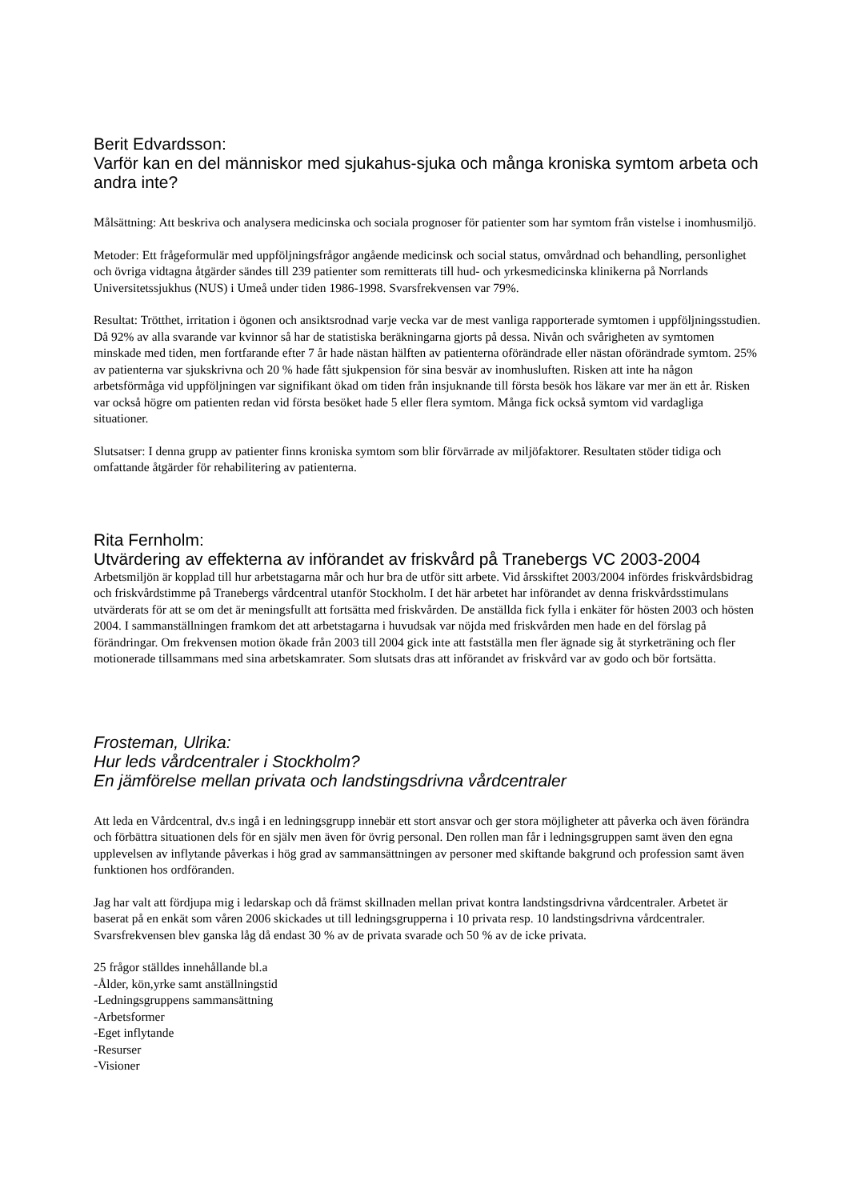Berit Edvardsson:
Varför kan en del människor med sjukahus-sjuka och många kroniska symtom arbeta och andra inte?
Målsättning: Att beskriva och analysera medicinska och sociala prognoser för patienter som har symtom från vistelse i inomhusmiljö.
Metoder: Ett frågeformulär med uppföljningsfrågor angående medicinsk och social status, omvårdnad och behandling, personlighet och övriga vidtagna åtgärder sändes till 239 patienter som remitterats till hud- och yrkesmedicinska klinikerna på Norrlands Universitetssjukhus (NUS) i Umeå under tiden 1986-1998. Svarsfrekvensen var 79%.
Resultat: Trötthet, irritation i ögonen och ansiktsrodnad varje vecka var de mest vanliga rapporterade symtomen i uppföljningsstudien. Då 92% av alla svarande var kvinnor så har de statistiska beräkningarna gjorts på dessa. Nivån och svårigheten av symtomen minskade med tiden, men fortfarande efter 7 år hade nästan hälften av patienterna oförändrade eller nästan oförändrade symtom. 25% av patienterna var sjukskrivna och 20 % hade fått sjukpension för sina besvär av inomhusluften. Risken att inte ha någon arbetsförmåga vid uppföljningen var signifikant ökad om tiden från insjuknande till första besök hos läkare var mer än ett år. Risken var också högre om patienten redan vid första besöket hade 5 eller flera symtom. Många fick också symtom vid vardagliga situationer.
Slutsatser: I denna grupp av patienter finns kroniska symtom som blir förvärrade av miljöfaktorer. Resultaten stöder tidiga och omfattande åtgärder för rehabilitering av patienterna.
Rita Fernholm:
Utvärdering av effekterna av införandet av friskvård på Tranebergs VC 2003-2004
Arbetsmiljön är kopplad till hur arbetstagarna mår och hur bra de utför sitt arbete. Vid årsskiftet 2003/2004 infördes friskvårdsbidrag och friskvårdstimme på Tranebergs vårdcentral utanför Stockholm. I det här arbetet har införandet av denna friskvårdsstimulans utvärderats för att se om det är meningsfullt att fortsätta med friskvården. De anställda fick fylla i enkäter för hösten 2003 och hösten 2004. I sammanställningen framkom det att arbetstagarna i huvudsak var nöjda med friskvården men hade en del förslag på förändringar. Om frekvensen motion ökade från 2003 till 2004 gick inte att fastställa men fler ägnade sig åt styrketräning och fler motionerade tillsammans med sina arbetskamrater. Som slutsats dras att införandet av friskvård var av godo och bör fortsätta.
Frosteman, Ulrika:
Hur leds vårdcentraler i Stockholm?
En jämförelse mellan privata och landstingsdrivna vårdcentraler
Att leda en Vårdcentral, dv.s ingå i en ledningsgrupp innebär ett stort ansvar och ger stora möjligheter att påverka och även förändra och förbättra situationen dels för en själv men även för övrig personal. Den rollen man får i ledningsgruppen samt även den egna upplevelsen av inflytande påverkas i hög grad av sammansättningen av personer med skiftande bakgrund och profession samt även funktionen hos ordföranden.
Jag har valt att fördjupa mig i ledarskap och då främst skillnaden mellan privat kontra landstingsdrivna vårdcentraler. Arbetet är baserat på en enkät som våren 2006 skickades ut till ledningsgrupperna i 10 privata resp. 10 landstingsdrivna vårdcentraler. Svarsfrekvensen blev ganska låg då endast 30 % av de privata svarade och 50 % av de icke privata.
25 frågor ställdes innehållande bl.a
-Ålder, kön,yrke samt anställningstid
-Ledningsgruppens sammansättning
-Arbetsformer
-Eget inflytande
-Resurser
-Visioner